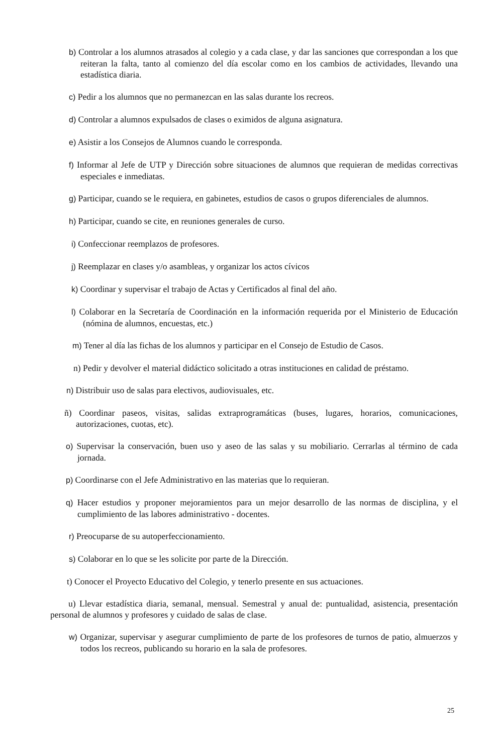b) Controlar a los alumnos atrasados al colegio y a cada clase, y dar las sanciones que correspondan a los que reiteran la falta, tanto al comienzo del día escolar como en los cambios de actividades, llevando una estadística diaria.
c) Pedir a los alumnos que no permanezcan en las salas durante los recreos.
d) Controlar a alumnos expulsados de clases o eximidos de alguna asignatura.
e) Asistir a los Consejos de Alumnos cuando le corresponda.
f) Informar al Jefe de UTP y Dirección sobre situaciones de alumnos que requieran de medidas correctivas especiales e inmediatas.
g) Participar, cuando se le requiera, en gabinetes, estudios de casos o grupos diferenciales de alumnos.
h) Participar, cuando se cite, en reuniones generales de curso.
i) Confeccionar reemplazos de profesores.
j) Reemplazar en clases y/o asambleas, y organizar los actos cívicos
k) Coordinar y supervisar el trabajo de Actas y Certificados al final del año.
l) Colaborar en la Secretaría de Coordinación en la información requerida por el Ministerio de Educación (nómina de alumnos, encuestas, etc.)
m) Tener al día las fichas de los alumnos y participar en el Consejo de Estudio de Casos.
n) Pedir y devolver el material didáctico solicitado a otras instituciones en calidad de préstamo.
n) Distribuir uso de salas para electivos, audiovisuales, etc.
ñ) Coordinar paseos, visitas, salidas extraprogramáticas (buses, lugares, horarios, comunicaciones, autorizaciones, cuotas, etc).
o) Supervisar la conservación, buen uso y aseo de las salas y su mobiliario. Cerrarlas al término de cada jornada.
p) Coordinarse con el Jefe Administrativo en las materias que lo requieran.
q) Hacer estudios y proponer mejoramientos para un mejor desarrollo de las normas de disciplina, y el cumplimiento de las labores administrativo - docentes.
r) Preocuparse de su autoperfeccionamiento.
s) Colaborar en lo que se les solicite por parte de la Dirección.
t) Conocer el Proyecto Educativo del Colegio, y tenerlo presente en sus actuaciones.
u) Llevar estadística diaria, semanal, mensual. Semestral y anual de: puntualidad, asistencia, presentación personal de alumnos y profesores y cuidado de salas de clase.
w) Organizar, supervisar y asegurar cumplimiento de parte de los profesores de turnos de patio, almuerzos y todos los recreos, publicando su horario en la sala de profesores.
25